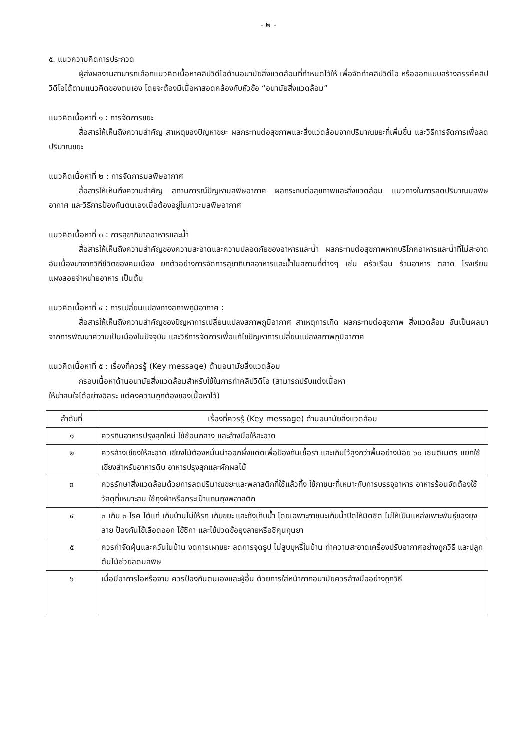- ๒ -
๕. แนวความคิดการประกวด
ผู้ส่งผลงานสามารถเลือกแนวคิดเนื้อหาคลิปวิดีโอด้านอนามัยสิ่งแวดล้อมที่กำหนดไว้ให้ เพื่อจัดทำคลิปวิดีโอ หรือออกแบบสร้างสรรค์คลิปวิดีโอได้ตามแนวคิดของตนเอง โดยจะต้องมีเนื้อหาสอดคล้องกับหัวข้อ “อนามัยสิ่งแวดล้อม”
แนวคิดเนื้อหาที่ ๑ : การจัดการขยะ
สื่อสารให้เห็นถึงความสำคัญ สาเหตุของปัญหาขยะ ผลกระทบต่อสุขภาพและสิ่งแวดล้อมจากปริมาณขยะที่เพิ่มขึ้น และวิธีการจัดการเพื่อลดปริมาณขยะ
แนวคิดเนื้อหาที่ ๒ : การจัดการมลพิษอากาศ
สื่อสารให้เห็นถึงความสำคัญ สถานการณ์ปัญหามลพิษอากาศ ผลกระทบต่อสุขภาพและสิ่งแวดล้อม แนวทางในการลดปริมาณมลพิษอากาศ และวิธีการป้องกันตนเองเมื่อต้องอยู่ในภาวะมลพิษอากาศ
แนวคิดเนื้อหาที่ ๓ : การสุขาภิบาลอาหารและน้ำ
สื่อสารให้เห็นถึงความสำคัญของความสะอาดและความปลอดภัยของอาหารและน้ำ ผลกระทบต่อสุขภาพหากบริโภคอาหารและน้ำที่ไม่สะอาด อันเนื่องมาจากวิถีชีวิตของคนเมือง ยกตัวอย่างการจัดการสุขาภิบาลอาหารและน้ำในสถานที่ต่างๆ เช่น ครัวเรือน ร้านอาหาร ตลาด โรงเรียน แผงลอยจำหน่ายอาหาร เป็นต้น
แนวคิดเนื้อหาที่ ๔ : การเปลี่ยนแปลงทางสภาพภูมิอากาศ :
สื่อสารให้เห็นถึงความสำคัญของปัญหาการเปลี่ยนแปลงสภาพภูมิอากาศ สาเหตุการเกิด ผลกระทบต่อสุขภาพ สิ่งแวดล้อม อันเป็นผลมาจากการพัฒนาความเป็นเมืองในปัจจุบัน และวิธีการจัดการเพื่อแก้ไขปัญหาการเปลี่ยนแปลงสภาพภูมิอากาศ
แนวคิดเนื้อหาที่ ๕ : เรื่องที่ควรรู้ (Key message) ด้านอนามัยสิ่งแวดล้อม
กรอบเนื้อหาด้านอนามัยสิ่งแวดล้อมสำหรับใช้ในการทำคลิปวิดีโอ (สามารถปรับแต่งเนื้อหา
ให้น่าสนใจได้อย่างอิสระ แต่คงความถูกต้องของเนื้อหาไว้)
| ลำดับที่ | เรื่องที่ควรรู้ (Key message) ด้านอนามัยสิ่งแวดล้อม |
| --- | --- |
| ๑ | ควรกินอาหารปรุงสุกใหม่ ใช้ช้อนกลาง และล้างมือให้สะอาด |
| ๒ | ควรล้างเขียงให้สะอาด เขียงไม้ต้องหมั่นนำออกผึ่งแดดเพื่อป้องกันเชื้อรา และเก็บไว้สูงกว่าพื้นอย่างน้อย ๖๐ เซนติเมตร แยกใช้เขียงสำหรับอาหารดิบ อาหารปรุงสุกและผักผลไม้ |
| ๓ | ควรรักษาสิ่งแวดล้อมด้วยการลดปริมาณขยะและพลาสติกที่ใช้แล้วทิ้ง ใช้ภาชนะที่เหมาะกับการบรรจุอาหาร อาหารร้อนจัดต้องใช้วัสดุที่เหมาะสม ใช้ถุงผ้าหรือกระเป๋าแทนถุงพลาสติก |
| ๔ | ๓ เก็บ ๓ โรค ได้แก่ เก็บบ้านไม่ให้รก เก็บขยะ และถังเก็บน้ำ โดยเฉพาะภาชนะเก็บน้ำปิดให้มิดชิด ไม่ให้เป็นแหล่งเพาะพันธุ์ของยุงลาย ป้องกันไข้เลือดออก ไข้ซิกา และไข้ปวดข้อยุงลายหรือชิคุนกุนยา |
| ๕ | ควรกำจัดฝุ่นและควันในบ้าน งดการเผาขยะ ลดการจุดธูป ไม่สูบบุหรี่ในบ้าน ทำความสะอาดเครื่องปรับอากาศอย่างถูกวิธี และปลูกต้นไม้ช่วยลดมลพิษ |
| ๖ | เมื่อมีอาการไอหรือจาม ควรป้องกันตนเองและผู้อื่น ด้วยการใส่หน้ากากอนามัยควรล้างมืออย่างถูกวิธี |